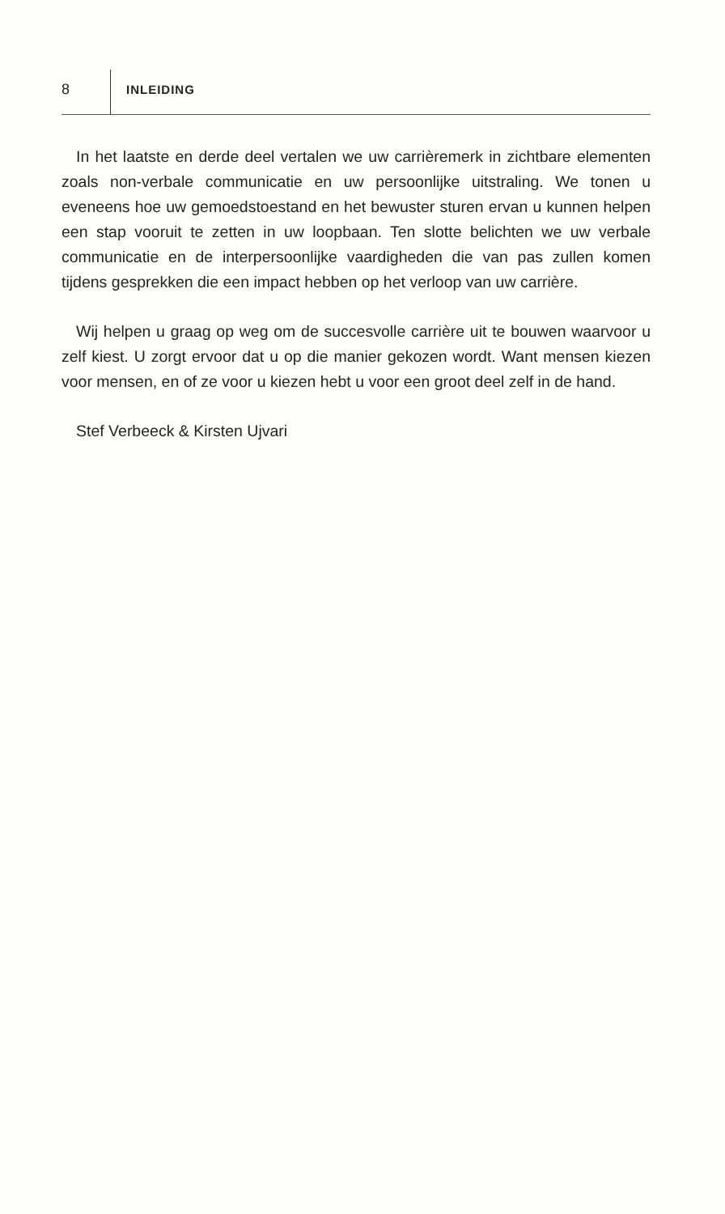8 INLEIDING
In het laatste en derde deel vertalen we uw carrièremerk in zichtbare elementen zoals non-verbale communicatie en uw persoonlijke uitstraling. We tonen u eveneens hoe uw gemoedstoestand en het bewuster sturen ervan u kunnen helpen een stap vooruit te zetten in uw loopbaan. Ten slotte belichten we uw verbale communicatie en de interpersoonlijke vaardigheden die van pas zullen komen tijdens gesprekken die een impact hebben op het verloop van uw carrière.
Wij helpen u graag op weg om de succesvolle carrière uit te bouwen waarvoor u zelf kiest. U zorgt ervoor dat u op die manier gekozen wordt. Want mensen kiezen voor mensen, en of ze voor u kiezen hebt u voor een groot deel zelf in de hand.
Stef Verbeeck & Kirsten Ujvari